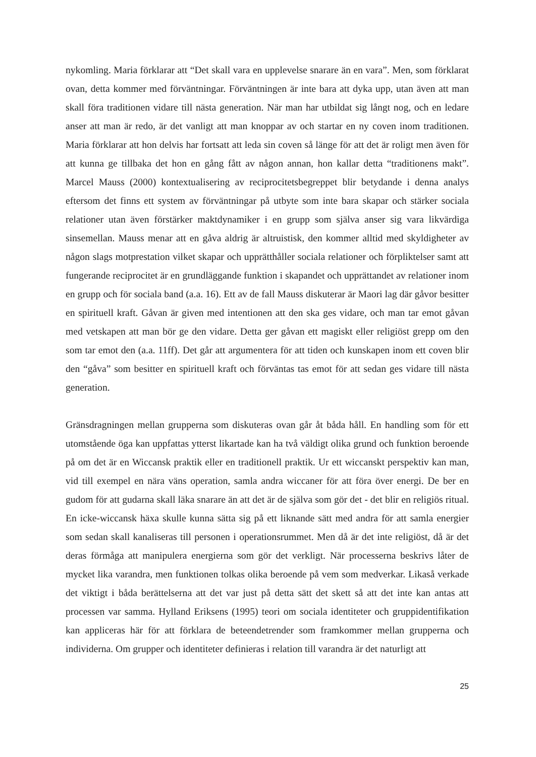nykomling. Maria förklarar att “Det skall vara en upplevelse snarare än en vara”. Men, som förklarat ovan, detta kommer med förväntningar. Förväntningen är inte bara att dyka upp, utan även att man skall föra traditionen vidare till nästa generation. När man har utbildat sig långt nog, och en ledare anser att man är redo, är det vanligt att man knoppar av och startar en ny coven inom traditionen. Maria förklarar att hon delvis har fortsatt att leda sin coven så länge för att det är roligt men även för att kunna ge tillbaka det hon en gång fått av någon annan, hon kallar detta “traditionens makt”. Marcel Mauss (2000) kontextualisering av reciprocitetsbegreppet blir betydande i denna analys eftersom det finns ett system av förväntningar på utbyte som inte bara skapar och stärker sociala relationer utan även förstärker maktdynamiker i en grupp som själva anser sig vara likvärdiga sinsemellan. Mauss menar att en gåva aldrig är altruistisk, den kommer alltid med skyldigheter av någon slags motprestation vilket skapar och upprätthåller sociala relationer och förpliktelser samt att fungerande reciprocitet är en grundläggande funktion i skapandet och upprättandet av relationer inom en grupp och för sociala band (a.a. 16). Ett av de fall Mauss diskuterar är Maori lag där gåvor besitter en spirituell kraft. Gåvan är given med intentionen att den ska ges vidare, och man tar emot gåvan med vetskapen att man bör ge den vidare. Detta ger gåvan ett magiskt eller religiöst grepp om den som tar emot den (a.a. 11ff). Det går att argumentera för att tiden och kunskapen inom ett coven blir den “gåva” som besitter en spirituell kraft och förväntas tas emot för att sedan ges vidare till nästa generation.
Gränsdragningen mellan grupperna som diskuteras ovan går åt båda håll. En handling som för ett utomstående öga kan uppfattas ytterst likartade kan ha två väldigt olika grund och funktion beroende på om det är en Wiccansk praktik eller en traditionell praktik. Ur ett wiccanskt perspektiv kan man, vid till exempel en nära väns operation, samla andra wiccaner för att föra över energi. De ber en gudom för att gudarna skall läka snarare än att det är de själva som gör det - det blir en religiös ritual. En icke-wiccansk häxa skulle kunna sätta sig på ett liknande sätt med andra för att samla energier som sedan skall kanaliseras till personen i operationsrummet. Men då är det inte religiöst, då är det deras förmåga att manipulera energierna som gör det verkligt. När processerna beskrivs låter de mycket lika varandra, men funktionen tolkas olika beroende på vem som medverkar. Likaså verkade det viktigt i båda berättelserna att det var just på detta sätt det skett så att det inte kan antas att processen var samma. Hylland Eriksens (1995) teori om sociala identiteter och gruppidentifikation kan appliceras här för att förklara de beteendetrender som framkommer mellan grupperna och individerna. Om grupper och identiteter definieras i relation till varandra är det naturligt att
25